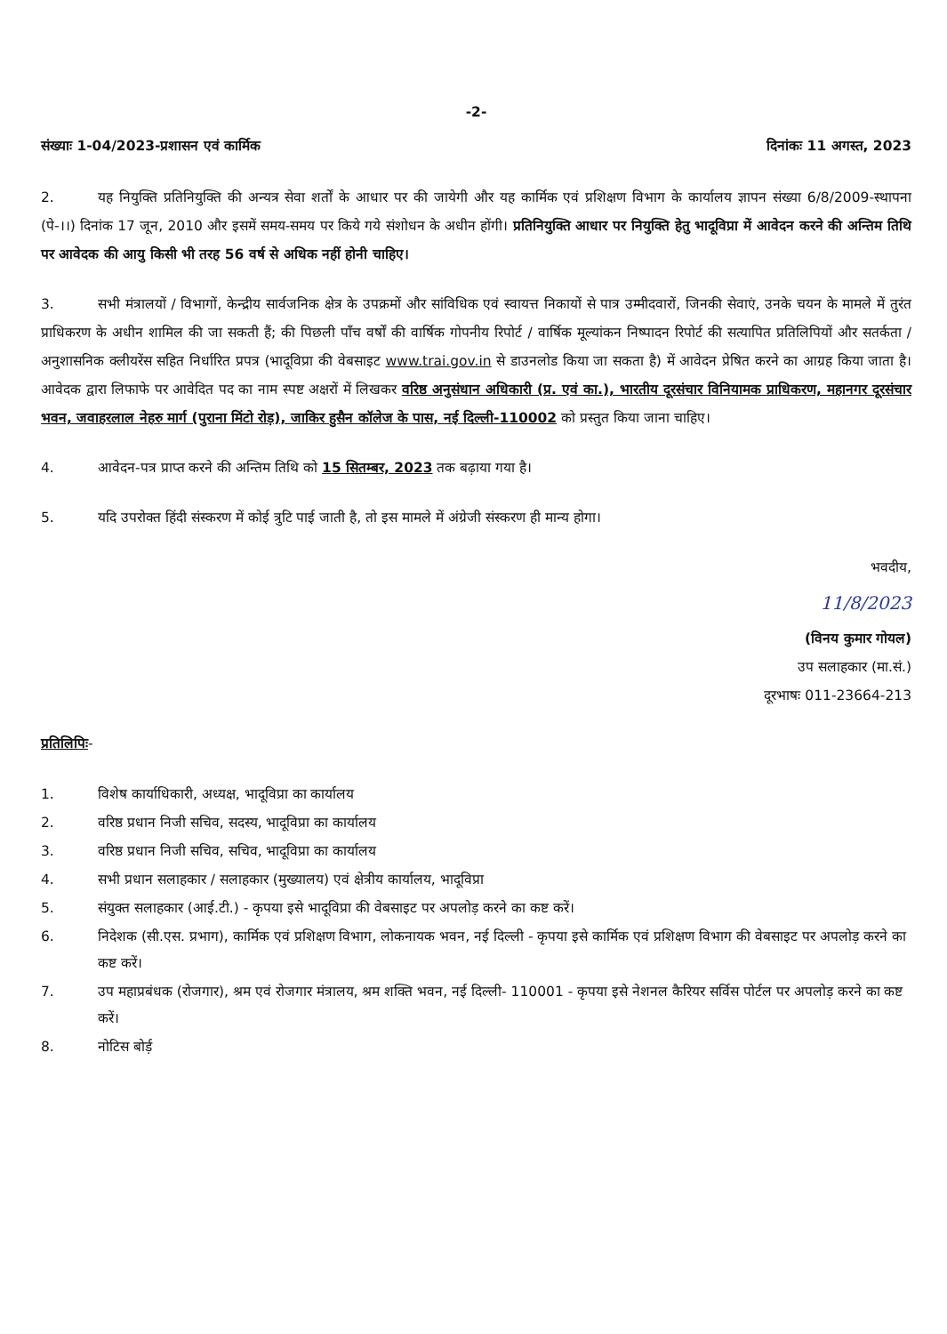-2-
संख्याः 1-04/2023-प्रशासन एवं कार्मिक दिनांकः 11 अगस्त, 2023
2. यह नियुक्ति प्रतिनियुक्ति की अन्यत्र सेवा शर्तों के आधार पर की जायेगी और यह कार्मिक एवं प्रशिक्षण विभाग के कार्यालय ज्ञापन संख्या 6/8/2009-स्थापना (पे-।।) दिनांक 17 जून, 2010 और इसमें समय-समय पर किये गये संशोधन के अधीन होंगी। प्रतिनियुक्ति आधार पर नियुक्ति हेतु भादूविप्रा में आवेदन करने की अन्तिम तिथि पर आवेदक की आयु किसी भी तरह 56 वर्ष से अधिक नहीं होनी चाहिए।
3. सभी मंत्रालयों / विभागों, केन्द्रीय सार्वजनिक क्षेत्र के उपक्रमों और सांविधिक एवं स्वायत्त निकायों से पात्र उम्मीदवारों, जिनकी सेवाएं, उनके चयन के मामले में तुरंत प्राधिकरण के अधीन शामिल की जा सकती हैं; की पिछली पाँच वर्षों की वार्षिक गोपनीय रिपोर्ट / वार्षिक मूल्यांकन निष्पादन रिपोर्ट की सत्यापित प्रतिलिपियों और सतर्कता / अनुशासनिक क्लीयरेंस सहित निर्धारित प्रपत्र (भादूविप्रा की वेबसाइट www.trai.gov.in से डाउनलोड किया जा सकता है) में आवेदन प्रेषित करने का आग्रह किया जाता है। आवेदक द्वारा लिफाफे पर आवेदित पद का नाम स्पष्ट अक्षरों में लिखकर वरिष्ठ अनुसंधान अधिकारी (प्र. एवं का.), भारतीय दूरसंचार विनियामक प्राधिकरण, महानगर दूरसंचार भवन, जवाहरलाल नेहरु मार्ग (पुराना मिंटो रोड़), जाकिर हुसैन कॉलेज के पास, नई दिल्ली-110002 को प्रस्तुत किया जाना चाहिए।
4. आवेदन-पत्र प्राप्त करने की अन्तिम तिथि को 15 सितम्बर, 2023 तक बढ़ाया गया है।
5. यदि उपरोक्त हिंदी संस्करण में कोई त्रुटि पाई जाती है, तो इस मामले में अंग्रेजी संस्करण ही मान्य होगा।
भवदीय,
11/8/2023
(विनय कुमार गोयल)
उप सलाहकार (मा.सं.)
दूरभाषः 011-23664-213
प्रतिलिपिः-
1. विशेष कार्याधिकारी, अध्यक्ष, भादूविप्रा का कार्यालय
2. वरिष्ठ प्रधान निजी सचिव, सदस्य, भादूविप्रा का कार्यालय
3. वरिष्ठ प्रधान निजी सचिव, सचिव, भादूविप्रा का कार्यालय
4. सभी प्रधान सलाहकार / सलाहकार (मुख्यालय) एवं क्षेत्रीय कार्यालय, भादूविप्रा
5. संयुक्त सलाहकार (आई.टी.) - कृपया इसे भादूविप्रा की वेबसाइट पर अपलोड़ करने का कष्ट करें।
6. निदेशक (सी.एस. प्रभाग), कार्मिक एवं प्रशिक्षण विभाग, लोकनायक भवन, नई दिल्ली - कृपया इसे कार्मिक एवं प्रशिक्षण विभाग की वेबसाइट पर अपलोड़ करने का कष्ट करें।
7. उप महाप्रबंधक (रोजगार), श्रम एवं रोजगार मंत्रालय, श्रम शक्ति भवन, नई दिल्ली- 110001 - कृपया इसे नेशनल कैरियर सर्विस पोर्टल पर अपलोड़ करने का कष्ट करें।
8. नोटिस बोर्ड़